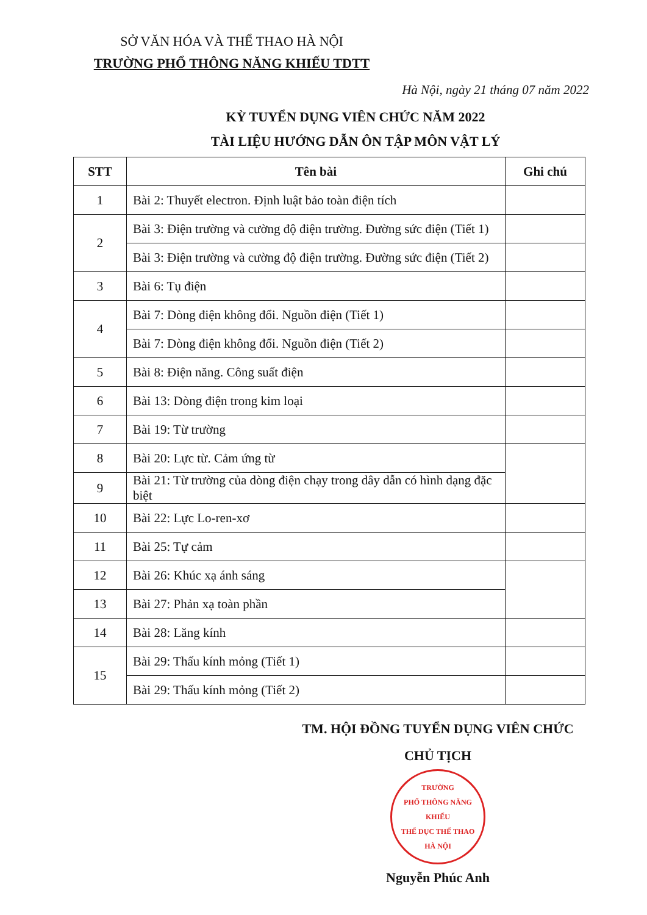SỞ VĂN HÓA VÀ THỂ THAO HÀ NỘI
TRƯỜNG PHỔ THÔNG NĂNG KHIẾU TDTT
Hà Nội, ngày 21 tháng 07 năm 2022
KỲ TUYỂN DỤNG VIÊN CHỨC NĂM 2022
TÀI LIỆU HƯỚNG DẪN ÔN TẬP MÔN VẬT LÝ
| STT | Tên bài | Ghi chú |
| --- | --- | --- |
| 1 | Bài 2: Thuyết electron. Định luật bảo toàn điện tích | |
| 2 | Bài 3: Điện trường và cường độ điện trường. Đường sức điện (Tiết 1) | |
| | Bài 3: Điện trường và cường độ điện trường. Đường sức điện (Tiết 2) | |
| 3 | Bài 6: Tụ điện | |
| 4 | Bài 7: Dòng điện không đổi. Nguồn điện (Tiết 1) | |
| | Bài 7: Dòng điện không đổi. Nguồn điện (Tiết 2) | |
| 5 | Bài 8: Điện năng. Công suất điện | |
| 6 | Bài 13: Dòng điện trong kim loại | |
| 7 | Bài 19: Từ trường | |
| 8 | Bài 20: Lực từ. Cảm ứng từ | |
| 9 | Bài 21: Từ trường của dòng điện chạy trong dây dẫn có hình dạng đặc biệt | |
| 10 | Bài 22: Lực Lo-ren-xơ | |
| 11 | Bài 25: Tự cảm | |
| 12 | Bài 26: Khúc xạ ánh sáng | |
| 13 | Bài 27: Phản xạ toàn phần | |
| 14 | Bài 28: Lăng kính | |
| 15 | Bài 29: Thấu kính mỏng (Tiết 1) | |
| | Bài 29: Thấu kính mỏng (Tiết 2) | |
TM. HỘI ĐỒNG TUYỂN DỤNG VIÊN CHỨC
CHỦ TỊCH
TRƯỜNG
PHỔ THÔNG NĂNG KHIẾU
THỂ DỤC THỂ THAO
HÀ NỘI
Nguyễn Phúc Anh